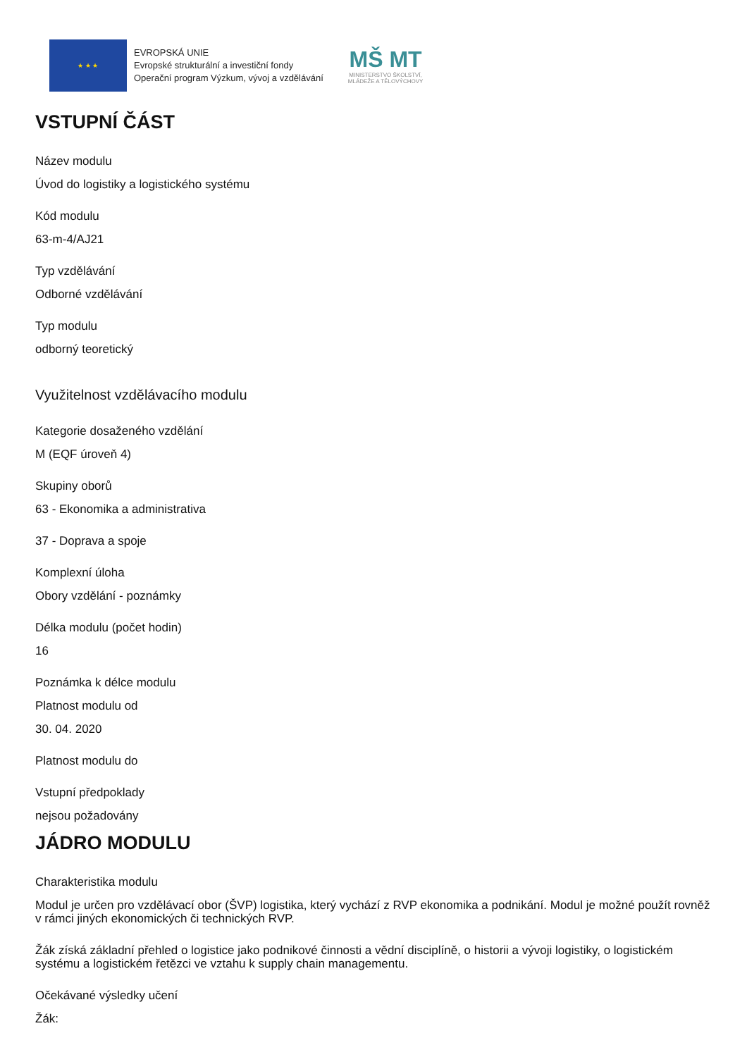★ ★ ★
EVROPSKÁ UNIE
Evropské strukturální a investiční fondy
Operační program Výzkum, vývoj a vzdělávání
MŠ MT
MINISTERSTVO ŠKOLSTVÍ,
MLÁDEŽE A TĚLOVÝCHOVY
VSTUPNÍ ČÁST
Název modulu
Úvod do logistiky a logistického systému
Kód modulu
63-m-4/AJ21
Typ vzdělávání
Odborné vzdělávání
Typ modulu
odborný teoretický
Využitelnost vzdělávacího modulu
Kategorie dosaženého vzdělání
M (EQF úroveň 4)
Skupiny oborů
63 - Ekonomika a administrativa
37 - Doprava a spoje
Komplexní úloha
Obory vzdělání - poznámky
Délka modulu (počet hodin)
16
Poznámka k délce modulu
Platnost modulu od
30. 04. 2020
Platnost modulu do
Vstupní předpoklady
nejsou požadovány
JÁDRO MODULU
Charakteristika modulu
Modul je určen pro vzdělávací obor (ŠVP) logistika, který vychází z RVP ekonomika a podnikání. Modul je možné použít rovněž v rámci jiných ekonomických či technických RVP.
Žák získá základní přehled o logistice jako podnikové činnosti a vědní disciplíně, o historii a vývoji logistiky, o logistickém systému a logistickém řetězci ve vztahu k supply chain managementu.
Očekávané výsledky učení
Žák: